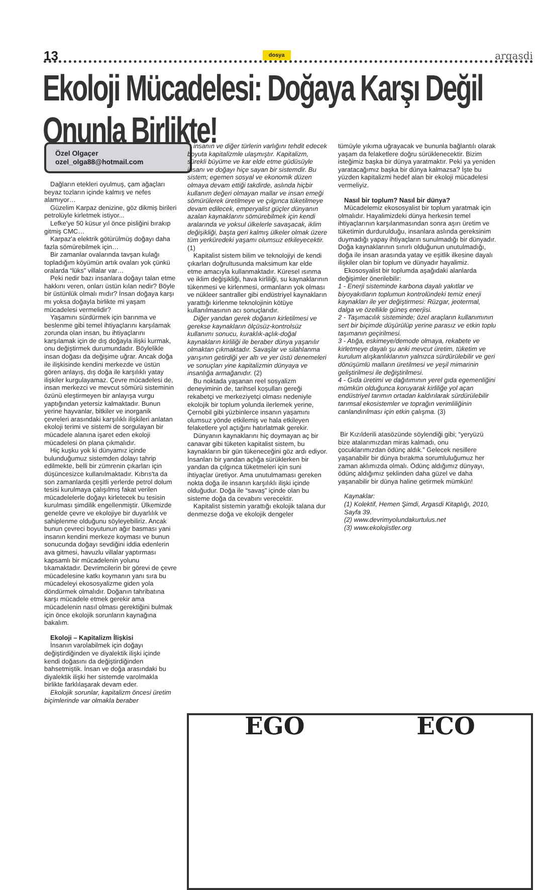13 dosya argasdi
Ekoloji Mücadelesi: Doğaya Karşı Değil Onunla Birlikte!
Özel Olgaçer
ozel_olga88@hotmail.com
Dağların etekleri oyulmuş, çam ağaçları beyaz tozların içinde kalmış ve nefes alamıyor…
Güzelim Karpaz denizine, göz dikmiş birileri petrolüyle kirletmek istiyor...
Lefke'ye 50 küsur yıl önce pisliğini bırakıp gitmiş CMC…
Karpaz'a elektrik götürülmüş doğayı daha fazla sömürebilmek için…
Bir zamanlar ovalarında tavşan kulağı topladığım köyümün artık ovaları yok çünkü oralarda “lüks” villalar var…
Peki nedir bazı insanlara doğayı talan etme hakkını veren, onları üstün kılan nedir? Böyle bir üstünlük olmalı mıdır? İnsan doğaya karşı mı yoksa doğayla birlikte mi yaşam mücadelesi vermelidir?
Yaşamını sürdürmek için barınma ve beslenme gibi temel ihtiyaçlarını karşılamak zorunda olan insan, bu ihtiyaçlarını karşılamak için de dış doğayla ilişki kurmak, onu değiştirmek durumundadır. Böylelikle insan doğası da değişime uğrar. Ancak doğa ile ilişkisinde kendini merkezde ve üstün gören anlayış, dış doğa ile karşılıklı yatay ilişkiler kurgulayamaz. Çevre mücadelesi de, insan merkezci ve mevcut sömürü sisteminin özünü eleştirmeyen bir anlayışa vurgu yaptığından yetersiz kalmaktadır. Bunun yerine hayvanlar, bitkiler ve inorganik çevreleri arasındaki karşılıklı ilişkileri anlatan ekoloji terimi ve sistemi de sorgulayan bir mücadele alanına işaret eden ekoloji mücadelesi ön plana çıkmalıdır.
Hiç kuşku yok ki dünyamız içinde bulunduğumuz sistemden dolayı tahrip edilmekte, belli bir zümrenin çıkarları için düşüncesizce kullanılmaktadır. Kıbrıs'ta da son zamanlarda çeşitli yerlerde petrol dolum tesisi kurulmaya çalışılmış fakat verilen mücadelelerle doğayı kirletecek bu tesisin kurulması şimdilik engellenmiştir. Ülkemizde genelde çevre ve ekolojiye bir duyarlılık ve sahiplenme olduğunu söyleyebiliriz. Ancak bunun çevreci boyutunun ağır basması yani insanın kendini merkeze koyması ve bunun sonucunda doğayı sevdiğini iddia edenlerin ava gitmesi, havuzlu villalar yaptırması kapsamlı bir mücadelenin yolunu tıkamaktadır. Devrimcilerin bir görevi de çevre mücadelesine katkı koymanın yanı sıra bu mücadeleyi ekososyalizme giden yola döndürmek olmalıdır. Doğanın tahribatına karşı mücadele etmek gerekir ama mücadelenin nasıl olması gerektiğini bulmak için önce ekolojik sorunların kaynağına bakalım.
Ekoloji – Kapitalizm İlişkisi
İnsanın varolabilmek için doğayı değiştirdiğinden ve diyalektik ilişki içinde kendi doğasını da değiştirdiğinden bahsetmiştik. İnsan ve doğa arasındaki bu diyalektik ilişki her sistemde varolmakla birlikte farklılaşarak devam eder.
Ekolojik sorunlar, kapitalizm öncesi üretim biçimlerinde var olmakla beraber
insanın ve diğer türlerin varlığını tehdit edecek boyuta kapitalizmle ulaşmıştır. Kapitalizm, sürekli büyüme ve kar elde etme güdüsüyle insanı ve doğayı hiçe sayan bir sistemdir. Bu sistem; egemen sosyal ve ekonomik düzen olmaya devam ettiği takdirde, aslında hiçbir kullanım değeri olmayan mallar ve insan emeği sömürülerek üretilmeye ve çılgınca tüketilmeye devam edilecek, emperyalist güçler dünyanın azalan kaynaklarını sömürebilmek için kendi aralarında ve yoksul ülkelerle savaşacak, iklim değişikliği, başta geri kalmış ülkeler olmak üzere tüm yerküredeki yaşamı olumsuz etkileyecektir. (1)
Kapitalist sistem bilim ve teknolojiyi de kendi çıkarları doğrultusunda maksimum kar elde etme amacıyla kullanmaktadır. Küresel ısınma ve iklim değişikliği, hava kirliliği, su kaynaklarının tükenmesi ve kirlenmesi, ormanların yok olması ve nükleer santraller gibi endüstriyel kaynakların yarattığı kirlenme teknolojinin kötüye kullanılmasının acı sonuçlarıdır.
Diğer yandan gerek doğanın kirletilmesi ve gerekse kaynakların ölçüsüz-kontrolsüz kullanımı sonucu, kuraklık-açlık-doğal kaynakların kirliliği ile beraber dünya yaşanılır olmaktan çıkmaktadır. Savaşlar ve silahlanma yarışının getirdiği yer altı ve yer üstü denemeleri ve sonuçları yine kapitalizmin dünyaya ve insanlığa armağanıdır. (2)
Bu noktada yaşanan reel sosyalizm deneyiminin de, tarihsel koşulları gereği rekabetçi ve merkeziyetçi olması nedeniyle ekolojik bir toplum yolunda ilerlemek yerine, Çernobil gibi yüzbinlerce insanın yaşamını olumsuz yönde etkilemiş ve hala etkileyen felaketlere yol açtığını hatırlatmak gerekir.
Dünyanın kaynaklarını hiç doymayan aç bir canavar gibi tüketen kapitalist sistem, bu kaynakların bir gün tükeneceğini göz ardı ediyor. İnsanları bir yandan açlığa sürüklerken bir yandan da çılgınca tüketmeleri için suni ihtiyaçlar üretiyor. Ama unutulmaması gereken nokta doğa ile insanın karşılıklı ilişki içinde olduğudur. Doğa ile “savaş” içinde olan bu sisteme doğa da cevabını verecektir.
Kapitalist sistemin yarattığı ekolojik talana dur denmezse doğa ve ekolojik dengeler
tümüyle yıkıma uğrayacak ve bununla bağlantılı olarak yaşam da felaketlere doğru sürüklenecektir. Bizim isteğimiz başka bir dünya yaratmaktır. Peki ya yeniden yaratacağımız başka bir dünya kalmazsa? İşte bu yüzden kapitalizmi hedef alan bir ekoloji mücadelesi vermeliyiz.
Nasıl bir toplum? Nasıl bir dünya?
Mücadelemiz ekososyalist bir toplum yaratmak için olmalıdır. Hayalimizdeki dünya herkesin temel ihtiyaçlarının karşılanmasından sonra aşırı üretim ve tüketimin durdurulduğu, insanlara aslında gereksinim duymadığı yapay ihtiyaçların sunulmadığı bir dünyadır. Doğa kaynaklarının sınırlı olduğunun unutulmadığı, doğa ile insan arasında yatay ve eşitlik ilkesine dayalı ilişkiler olan bir toplum ve dünyadır hayalimiz.
Ekososyalist bir toplumda aşağıdaki alanlarda değişimler önerilebilir:
1 - Enerji sisteminde karbona dayalı yakıtlar ve biyoyakıtların toplumun kontrolündeki temiz enerji kaynakları ile yer değiştirmesi: Rüzgar, jeotermal, dalga ve özellikle güneş enerjisi.
2 - Taşımacılık sisteminde; özel araçların kullanımının sert bir biçimde düşürülüp yerine parasız ve etkin toplu taşımanın geçirilmesi.
3 - Atığa, eskimeye/demode olmaya, rekabete ve kirletmeye dayalı şu anki mevcut üretim, tüketim ve kurulum alışkanlıklarının yalnızca sürdürülebilir ve geri dönüşümlü malların üretilmesi ve yeşil mimarinin geliştirilmesi ile değiştirilmesi.
4 - Gıda üretimi ve dağıtımının yerel gıda egemenliğini mümkün olduğunca koruyarak kirliliğe yol açan endüstriyel tarımın ortadan kaldırılarak sürdürülebilir tarımsal ekosistemler ve toprağın verimliliğinin canlandırılması için etkin çalışma. (3)
Bir Kızılderili atasözünde söylendiği gibi; “yeryüzü bize atalarımızdan miras kalmadı, onu çocuklarımızdan ödünç aldık.” Gelecek nesillere yaşanabilir bir dünya bırakma sorumluluğumuz her zaman aklımızda olmalı. Ödünç aldığımız dünyayı, ödünç aldığımız şeklinden daha güzel ve daha yaşanabilir bir dünya haline getirmek mümkün!
Kaynaklar:
(1) Kolektif, Hemen Şimdi, Argasdi Kitaplığı, 2010, Sayfa 39.
(2) www.devrimyolundakurtulus.net
(3) www.ekolojistler.org
EGO ECO